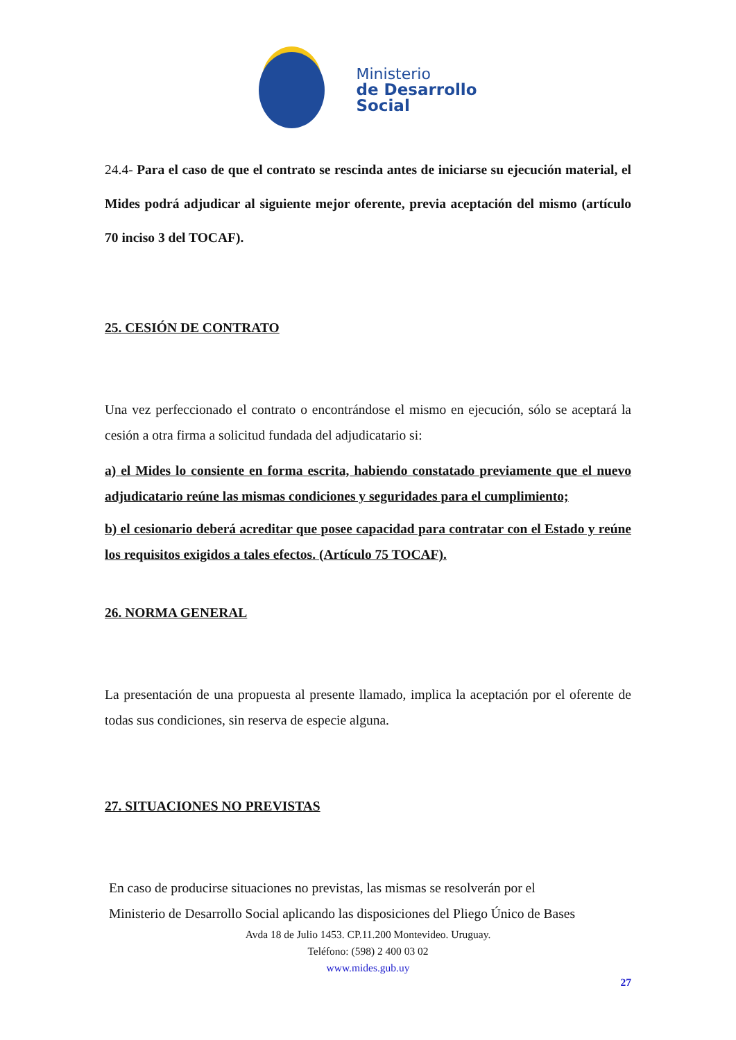Ministerio
de Desarrollo
Social
24.4- Para el caso de que el contrato se rescinda antes de iniciarse su ejecución material, el Mides podrá adjudicar al siguiente mejor oferente, previa aceptación del mismo (artículo 70 inciso 3 del TOCAF).
25. CESIÓN DE CONTRATO
Una vez perfeccionado el contrato o encontrándose el mismo en ejecución, sólo se aceptará la cesión a otra firma a solicitud fundada del adjudicatario si:
a) el Mides lo consiente en forma escrita, habiendo constatado previamente que el nuevo adjudicatario reúne las mismas condiciones y seguridades para el cumplimiento;
b) el cesionario deberá acreditar que posee capacidad para contratar con el Estado y reúne los requisitos exigidos a tales efectos. (Artículo 75 TOCAF).
26. NORMA GENERAL
La presentación de una propuesta al presente llamado, implica la aceptación por el oferente de todas sus condiciones, sin reserva de especie alguna.
27. SITUACIONES NO PREVISTAS
En caso de producirse situaciones no previstas, las mismas se resolverán por el
Ministerio de Desarrollo Social aplicando las disposiciones del Pliego Único de Bases
Avda 18 de Julio 1453. CP.11.200 Montevideo. Uruguay.
Teléfono: (598) 2 400 03 02
www.mides.gub.uy
27